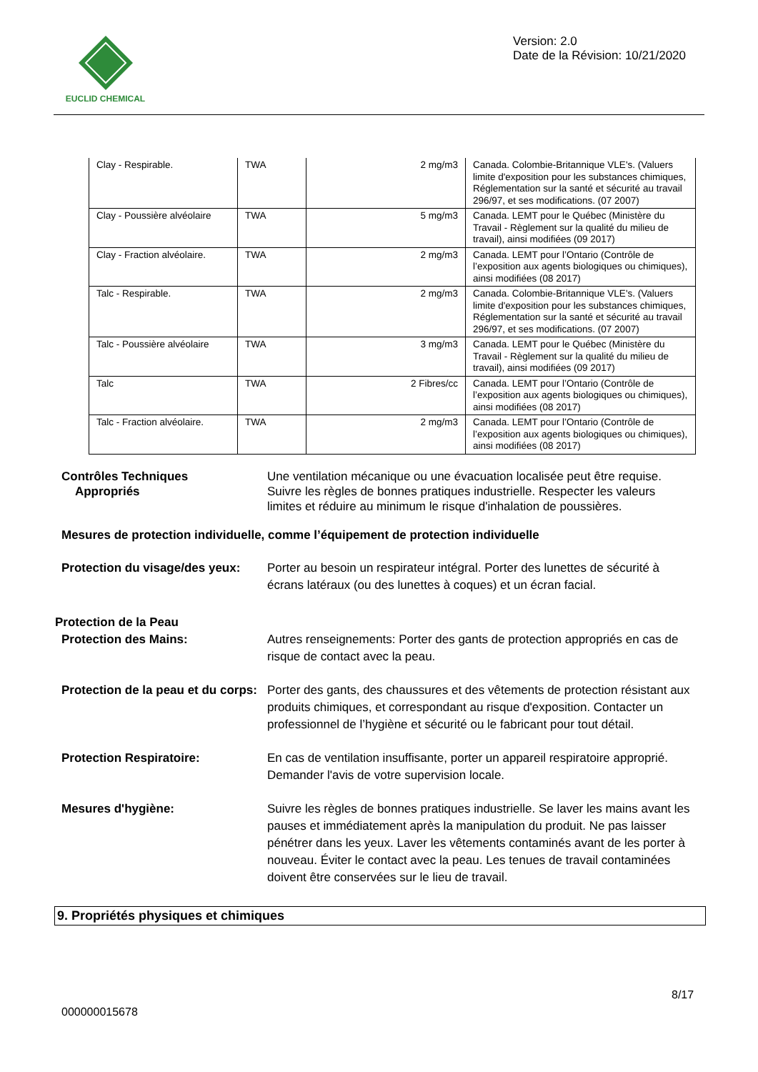EUCLID CHEMICAL
Version: 2.0
Date de la Révision: 10/21/2020
| Clay - Respirable. | TWA | 2 mg/m3 | Canada. Colombie-Britannique VLE's. (Valuers limite d'exposition pour les substances chimiques, Réglementation sur la santé et sécurité au travail 296/97, et ses modifications. (07 2007) |
| Clay - Poussière alvéolaire | TWA | 5 mg/m3 | Canada. LEMT pour le Québec (Ministère du Travail - Règlement sur la qualité du milieu de travail), ainsi modifiées (09 2017) |
| Clay - Fraction alvéolaire. | TWA | 2 mg/m3 | Canada. LEMT pour l’Ontario (Contrôle de l’exposition aux agents biologiques ou chimiques), ainsi modifiées (08 2017) |
| Talc - Respirable. | TWA | 2 mg/m3 | Canada. Colombie-Britannique VLE's. (Valuers limite d'exposition pour les substances chimiques, Réglementation sur la santé et sécurité au travail 296/97, et ses modifications. (07 2007) |
| Talc - Poussière alvéolaire | TWA | 3 mg/m3 | Canada. LEMT pour le Québec (Ministère du Travail - Règlement sur la qualité du milieu de travail), ainsi modifiées (09 2017) |
| Talc | TWA | 2 Fibres/cc | Canada. LEMT pour l’Ontario (Contrôle de l’exposition aux agents biologiques ou chimiques), ainsi modifiées (08 2017) |
| Talc - Fraction alvéolaire. | TWA | 2 mg/m3 | Canada. LEMT pour l’Ontario (Contrôle de l’exposition aux agents biologiques ou chimiques), ainsi modifiées (08 2017) |
Contrôles Techniques
Appropriés
Une ventilation mécanique ou une évacuation localisée peut être requise. Suivre les règles de bonnes pratiques industrielle. Respecter les valeurs limites et réduire au minimum le risque d'inhalation de poussières.
Mesures de protection individuelle, comme l’équipement de protection individuelle
Protection du visage/des yeux:
Porter au besoin un respirateur intégral. Porter des lunettes de sécurité à écrans latéraux (ou des lunettes à coques) et un écran facial.
Protection de la Peau
Protection des Mains: Autres renseignements: Porter des gants de protection appropriés en cas de risque de contact avec la peau.
Protection de la peau et du corps:
Porter des gants, des chaussures et des vêtements de protection résistant aux produits chimiques, et correspondant au risque d'exposition. Contacter un professionnel de l’hygiène et sécurité ou le fabricant pour tout détail.
Protection Respiratoire: En cas de ventilation insuffisante, porter un appareil respiratoire approprié. Demander l'avis de votre supervision locale.
Mesures d'hygiène: Suivre les règles de bonnes pratiques industrielle. Se laver les mains avant les pauses et immédiatement après la manipulation du produit. Ne pas laisser pénétrer dans les yeux. Laver les vêtements contaminés avant de les porter à nouveau. Éviter le contact avec la peau. Les tenues de travail contaminées doivent être conservées sur le lieu de travail.
9. Propriétés physiques et chimiques
8/17
000000015678